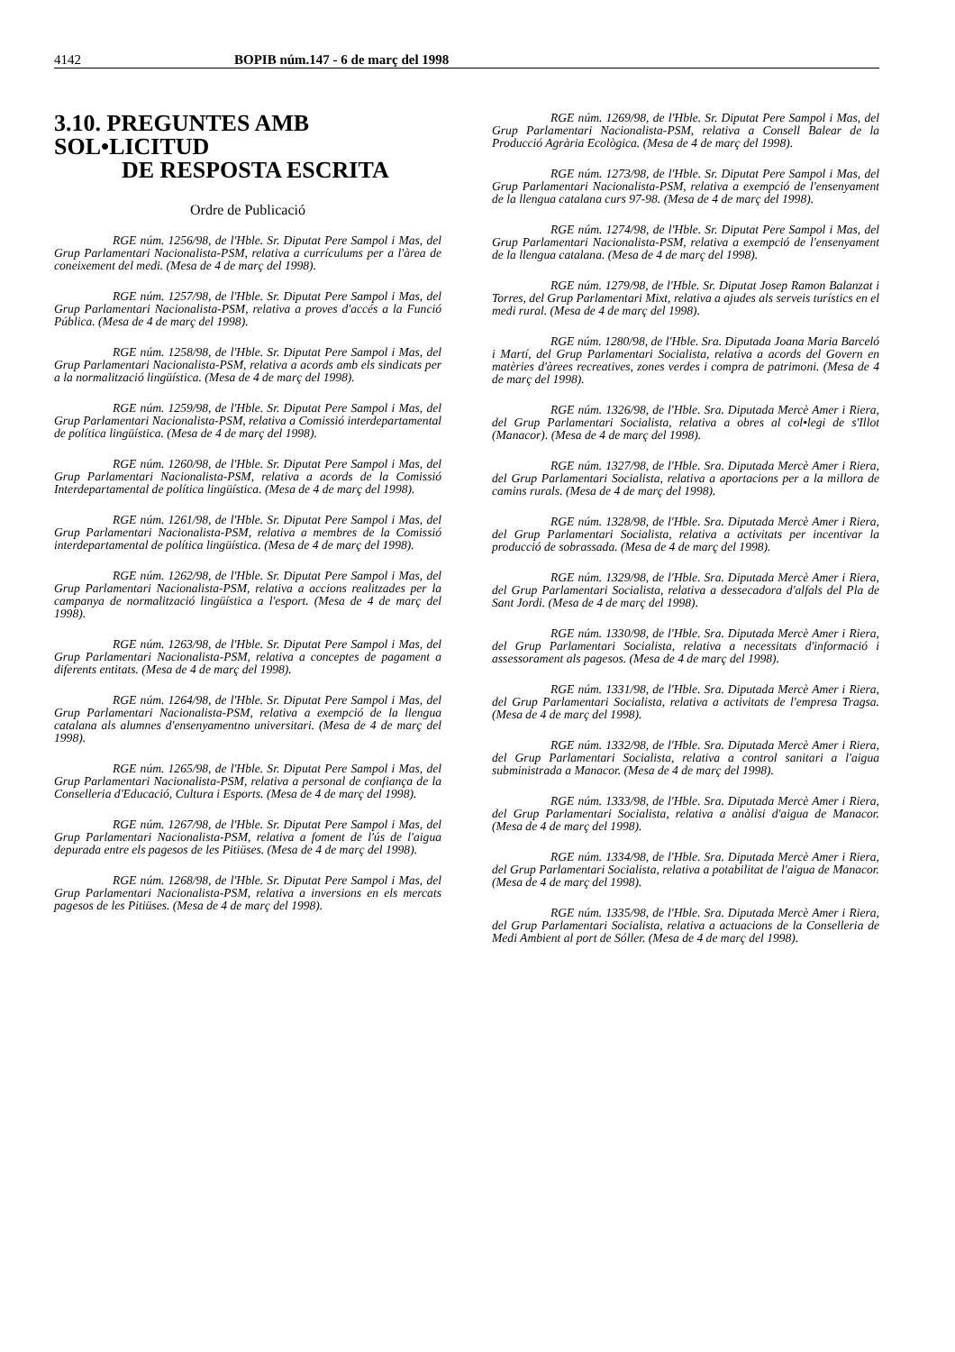4142 BOPIB núm.147 - 6 de març del 1998
3.10. PREGUNTES AMB SOL•LICITUD
DE RESPOSTA ESCRITA
Ordre de Publicació
RGE núm. 1256/98, de l'Hble. Sr. Diputat Pere Sampol i Mas, del Grup Parlamentari Nacionalista-PSM, relativa a currículums per a l'àrea de coneixement del medi. (Mesa de 4 de març del 1998).
RGE núm. 1257/98, de l'Hble. Sr. Diputat Pere Sampol i Mas, del Grup Parlamentari Nacionalista-PSM, relativa a proves d'accés a la Funció Pública. (Mesa de 4 de març del 1998).
RGE núm. 1258/98, de l'Hble. Sr. Diputat Pere Sampol i Mas, del Grup Parlamentari Nacionalista-PSM, relativa a acords amb els sindicats per a la normalització lingüística. (Mesa de 4 de març del 1998).
RGE núm. 1259/98, de l'Hble. Sr. Diputat Pere Sampol i Mas, del Grup Parlamentari Nacionalista-PSM, relativa a Comissió interdepartamental de política lingüística. (Mesa de 4 de març del 1998).
RGE núm. 1260/98, de l'Hble. Sr. Diputat Pere Sampol i Mas, del Grup Parlamentari Nacionalista-PSM, relativa a acords de la Comissió Interdepartamental de política lingüística. (Mesa de 4 de març del 1998).
RGE núm. 1261/98, de l'Hble. Sr. Diputat Pere Sampol i Mas, del Grup Parlamentari Nacionalista-PSM, relativa a membres de la Comissió interdepartamental de política lingüística. (Mesa de 4 de març del 1998).
RGE núm. 1262/98, de l'Hble. Sr. Diputat Pere Sampol i Mas, del Grup Parlamentari Nacionalista-PSM, relativa a accions realitzades per la campanya de normalització lingüística a l'esport. (Mesa de 4 de març del 1998).
RGE núm. 1263/98, de l'Hble. Sr. Diputat Pere Sampol i Mas, del Grup Parlamentari Nacionalista-PSM, relativa a conceptes de pagament a diferents entitats. (Mesa de 4 de març del 1998).
RGE núm. 1264/98, de l'Hble. Sr. Diputat Pere Sampol i Mas, del Grup Parlamentari Nacionalista-PSM, relativa a exempció de la llengua catalana als alumnes d'ensenyamentno universitari. (Mesa de 4 de març del 1998).
RGE núm. 1265/98, de l'Hble. Sr. Diputat Pere Sampol i Mas, del Grup Parlamentari Nacionalista-PSM, relativa a personal de confiança de la Conselleria d'Educació, Cultura i Esports. (Mesa de 4 de març del 1998).
RGE núm. 1267/98, de l'Hble. Sr. Diputat Pere Sampol i Mas, del Grup Parlamentari Nacionalista-PSM, relativa a foment de l'ús de l'aigua depurada entre els pagesos de les Pitiüses. (Mesa de 4 de març del 1998).
RGE núm. 1268/98, de l'Hble. Sr. Diputat Pere Sampol i Mas, del Grup Parlamentari Nacionalista-PSM, relativa a inversions en els mercats pagesos de les Pitiüses. (Mesa de 4 de març del 1998).
RGE núm. 1269/98, de l'Hble. Sr. Diputat Pere Sampol i Mas, del Grup Parlamentari Nacionalista-PSM, relativa a Consell Balear de la Producció Agrària Ecològica. (Mesa de 4 de març del 1998).
RGE núm. 1273/98, de l'Hble. Sr. Diputat Pere Sampol i Mas, del Grup Parlamentari Nacionalista-PSM, relativa a exempció de l'ensenyament de la llengua catalana curs 97-98. (Mesa de 4 de març del 1998).
RGE núm. 1274/98, de l'Hble. Sr. Diputat Pere Sampol i Mas, del Grup Parlamentari Nacionalista-PSM, relativa a exempció de l'ensenyament de la llengua catalana. (Mesa de 4 de març del 1998).
RGE núm. 1279/98, de l'Hble. Sr. Diputat Josep Ramon Balanzat i Torres, del Grup Parlamentari Mixt, relativa a ajudes als serveis turístics en el medi rural. (Mesa de 4 de març del 1998).
RGE núm. 1280/98, de l'Hble. Sra. Diputada Joana Maria Barceló i Martí, del Grup Parlamentari Socialista, relativa a acords del Govern en matèries d'àrees recreatives, zones verdes i compra de patrimoni. (Mesa de 4 de març del 1998).
RGE núm. 1326/98, de l'Hble. Sra. Diputada Mercè Amer i Riera, del Grup Parlamentari Socialista, relativa a obres al col•legi de s'Illot (Manacor). (Mesa de 4 de març del 1998).
RGE núm. 1327/98, de l'Hble. Sra. Diputada Mercè Amer i Riera, del Grup Parlamentari Socialista, relativa a aportacions per a la millora de camins rurals. (Mesa de 4 de març del 1998).
RGE núm. 1328/98, de l'Hble. Sra. Diputada Mercè Amer i Riera, del Grup Parlamentari Socialista, relativa a activitats per incentivar la producció de sobrassada. (Mesa de 4 de març del 1998).
RGE núm. 1329/98, de l'Hble. Sra. Diputada Mercè Amer i Riera, del Grup Parlamentari Socialista, relativa a dessecadora d'alfals del Pla de Sant Jordi. (Mesa de 4 de març del 1998).
RGE núm. 1330/98, de l'Hble. Sra. Diputada Mercè Amer i Riera, del Grup Parlamentari Socialista, relativa a necessitats d'informació i assessorament als pagesos. (Mesa de 4 de març del 1998).
RGE núm. 1331/98, de l'Hble. Sra. Diputada Mercè Amer i Riera, del Grup Parlamentari Socialista, relativa a activitats de l'empresa Tragsa. (Mesa de 4 de març del 1998).
RGE núm. 1332/98, de l'Hble. Sra. Diputada Mercè Amer i Riera, del Grup Parlamentari Socialista, relativa a control sanitari a l'aigua subministrada a Manacor. (Mesa de 4 de març del 1998).
RGE núm. 1333/98, de l'Hble. Sra. Diputada Mercè Amer i Riera, del Grup Parlamentari Socialista, relativa a anàlisi d'aigua de Manacor. (Mesa de 4 de març del 1998).
RGE núm. 1334/98, de l'Hble. Sra. Diputada Mercè Amer i Riera, del Grup Parlamentari Socialista, relativa a potabilitat de l'aigua de Manacor. (Mesa de 4 de març del 1998).
RGE núm. 1335/98, de l'Hble. Sra. Diputada Mercè Amer i Riera, del Grup Parlamentari Socialista, relativa a actuacions de la Conselleria de Medi Ambient al port de Sóller. (Mesa de 4 de març del 1998).